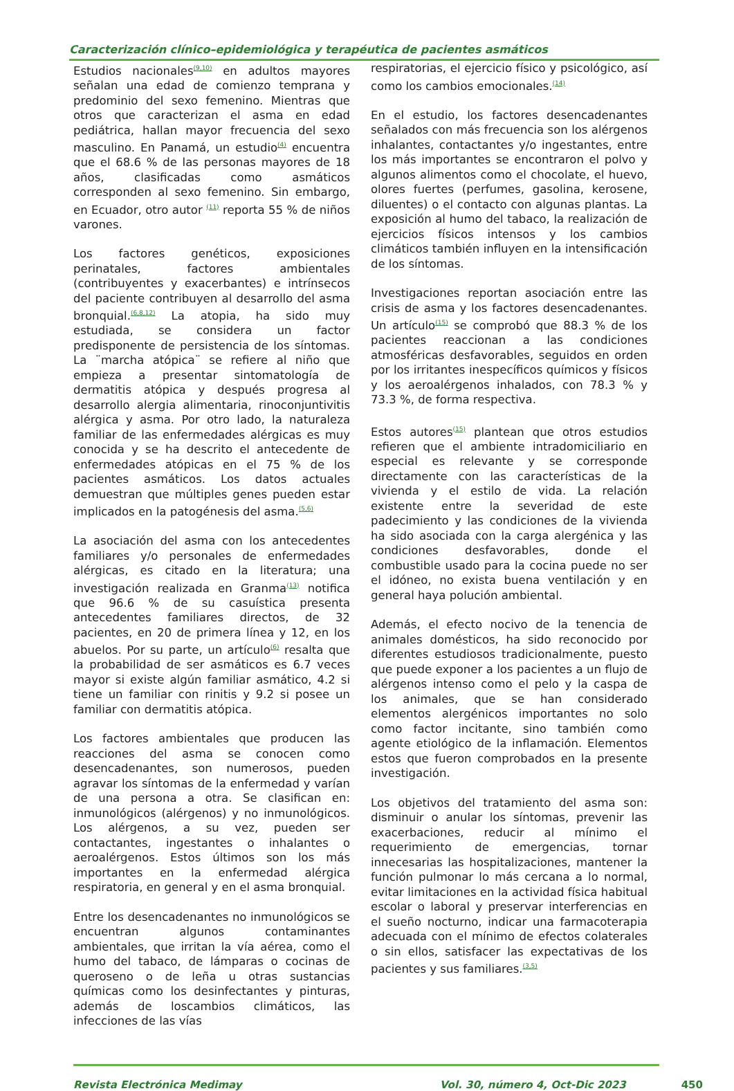Caracterización clínico–epidemiológica y terapéutica de pacientes asmáticos
Estudios nacionales<sup>(9,10)</sup> en adultos mayores señalan una edad de comienzo temprana y predominio del sexo femenino. Mientras que otros que caracterizan el asma en edad pediátrica, hallan mayor frecuencia del sexo masculino. En Panamá, un estudio<sup>(4)</sup> encuentra que el 68.6 % de las personas mayores de 18 años, clasificadas como asmáticos corresponden al sexo femenino. Sin embargo, en Ecuador, otro autor <sup>(11)</sup> reporta 55 % de niños varones.
Los factores genéticos, exposiciones perinatales, factores ambientales (contribuyentes y exacerbantes) e intrínsecos del paciente contribuyen al desarrollo del asma bronquial.<sup>(6,8,12)</sup> La atopia, ha sido muy estudiada, se considera un factor predisponente de persistencia de los síntomas. La ¨marcha atópica¨ se refiere al niño que empieza a presentar sintomatología de dermatitis atópica y después progresa al desarrollo alergia alimentaria, rinoconjuntivitis alérgica y asma. Por otro lado, la naturaleza familiar de las enfermedades alérgicas es muy conocida y se ha descrito el antecedente de enfermedades atópicas en el 75 % de los pacientes asmáticos. Los datos actuales demuestran que múltiples genes pueden estar implicados en la patogénesis del asma.<sup>(5,6)</sup>
La asociación del asma con los antecedentes familiares y/o personales de enfermedades alérgicas, es citado en la literatura; una investigación realizada en Granma<sup>(13)</sup> notifica que 96.6 % de su casuística presenta antecedentes familiares directos, de 32 pacientes, en 20 de primera línea y 12, en los abuelos. Por su parte, un artículo<sup>(6)</sup> resalta que la probabilidad de ser asmáticos es 6.7 veces mayor si existe algún familiar asmático, 4.2 si tiene un familiar con rinitis y 9.2 si posee un familiar con dermatitis atópica.
Los factores ambientales que producen las reacciones del asma se conocen como desencadenantes, son numerosos, pueden agravar los síntomas de la enfermedad y varían de una persona a otra. Se clasifican en: inmunológicos (alérgenos) y no inmunológicos. Los alérgenos, a su vez, pueden ser contactantes, ingestantes o inhalantes o aeroalérgenos. Estos últimos son los más importantes en la enfermedad alérgica respiratoria, en general y en el asma bronquial.
Entre los desencadenantes no inmunológicos se encuentran algunos contaminantes ambientales, que irritan la vía aérea, como el humo del tabaco, de lámparas o cocinas de queroseno o de leña u otras sustancias químicas como los desinfectantes y pinturas, además de loscambios climáticos, las infecciones de las vías
respiratorias, el ejercicio físico y psicológico, así como los cambios emocionales.<sup>(14)</sup>
En el estudio, los factores desencadenantes señalados con más frecuencia son los alérgenos inhalantes, contactantes y/o ingestantes, entre los más importantes se encontraron el polvo y algunos alimentos como el chocolate, el huevo, olores fuertes (perfumes, gasolina, kerosene, diluentes) o el contacto con algunas plantas. La exposición al humo del tabaco, la realización de ejercicios físicos intensos y los cambios climáticos también influyen en la intensificación de los síntomas.
Investigaciones reportan asociación entre las crisis de asma y los factores desencadenantes. Un artículo<sup>(15)</sup> se comprobó que 88.3 % de los pacientes reaccionan a las condiciones atmosféricas desfavorables, seguidos en orden por los irritantes inespecíficos químicos y físicos y los aeroalérgenos inhalados, con 78.3 % y 73.3 %, de forma respectiva.
Estos autores<sup>(15)</sup> plantean que otros estudios refieren que el ambiente intradomiciliario en especial es relevante y se corresponde directamente con las características de la vivienda y el estilo de vida. La relación existente entre la severidad de este padecimiento y las condiciones de la vivienda ha sido asociada con la carga alergénica y las condiciones desfavorables, donde el combustible usado para la cocina puede no ser el idóneo, no exista buena ventilación y en general haya polución ambiental.
Además, el efecto nocivo de la tenencia de animales domésticos, ha sido reconocido por diferentes estudiosos tradicionalmente, puesto que puede exponer a los pacientes a un flujo de alérgenos intenso como el pelo y la caspa de los animales, que se han considerado elementos alergénicos importantes no solo como factor incitante, sino también como agente etiológico de la inflamación. Elementos estos que fueron comprobados en la presente investigación.
Los objetivos del tratamiento del asma son: disminuir o anular los síntomas, prevenir las exacerbaciones, reducir al mínimo el requerimiento de emergencias, tornar innecesarias las hospitalizaciones, mantener la función pulmonar lo más cercana a lo normal, evitar limitaciones en la actividad física habitual escolar o laboral y preservar interferencias en el sueño nocturno, indicar una farmacoterapia adecuada con el mínimo de efectos colaterales o sin ellos, satisfacer las expectativas de los pacientes y sus familiares.<sup>(3,5)</sup>
Revista Electrónica Medimay Vol. 30, número 4, Oct-Dic 2023 450